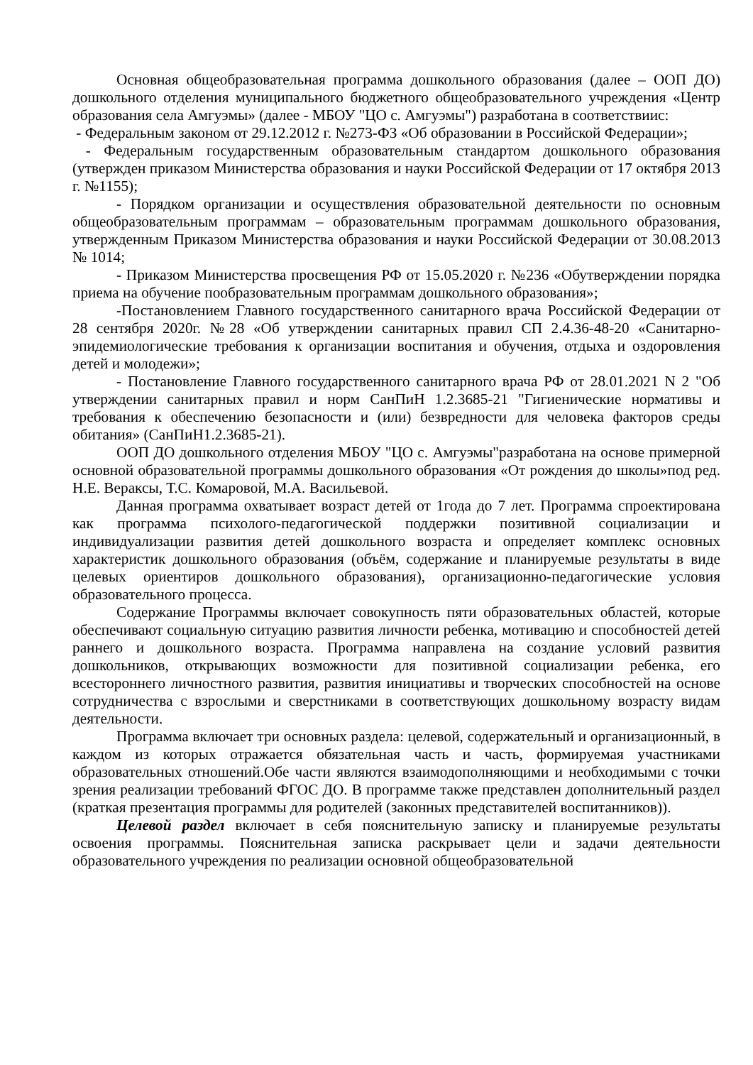Основная общеобразовательная программа дошкольного образования (далее – ООП ДО) дошкольного отделения муниципального бюджетного общеобразовательного учреждения «Центр образования села Амгуэмы» (далее - МБОУ "ЦО с. Амгуэмы") разработана в соответствиис:
- Федеральным законом от 29.12.2012 г. №273-ФЗ «Об образовании в Российской Федерации»;
- Федеральным государственным образовательным стандартом дошкольного образования (утвержден приказом Министерства образования и науки Российской Федерации от 17 октября 2013 г. №1155);
- Порядком организации и осуществления образовательной деятельности по основным общеобразовательным программам – образовательным программам дошкольного образования, утвержденным Приказом Министерства образования и науки Российской Федерации от 30.08.2013 № 1014;
- Приказом Министерства просвещения РФ от 15.05.2020 г. №236 «Обутверждении порядка приема на обучение пообразовательным программам дошкольного образования»;
-Постановлением Главного государственного санитарного врача Российской Федерации от 28 сентября 2020г. №28 «Об утверждении санитарных правил СП 2.4.36-48-20 «Санитарно-эпидемиологические требования к организации воспитания и обучения, отдыха и оздоровления детей и молодежи»;
- Постановление Главного государственного санитарного врача РФ от 28.01.2021 N 2 "Об утверждении санитарных правил и норм СанПиН 1.2.3685-21 "Гигиенические нормативы и требования к обеспечению безопасности и (или) безвредности для человека факторов среды обитания» (СанПиН1.2.3685-21).
ООП ДО дошкольного отделения МБОУ "ЦО с. Амгуэмы"разработана на основе примерной основной образовательной программы дошкольного образования «От рождения до школы»под ред. Н.Е. Вераксы, Т.С. Комаровой, М.А. Васильевой.
Данная программа охватывает возраст детей от 1года до 7 лет. Программа спроектирована как программа психолого-педагогической поддержки позитивной социализации и индивидуализации развития детей дошкольного возраста и определяет комплекс основных характеристик дошкольного образования (объём, содержание и планируемые результаты в виде целевых ориентиров дошкольного образования), организационно-педагогические условия образовательного процесса.
Содержание Программы включает совокупность пяти образовательных областей, которые обеспечивают социальную ситуацию развития личности ребенка, мотивацию и способностей детей раннего и дошкольного возраста. Программа направлена на создание условий развития дошкольников, открывающих возможности для позитивной социализации ребенка, его всестороннего личностного развития, развития инициативы и творческих способностей на основе сотрудничества с взрослыми и сверстниками в соответствующих дошкольному возрасту видам деятельности.
Программа включает три основных раздела: целевой, содержательный и организационный, в каждом из которых отражается обязательная часть и часть, формируемая участниками образовательных отношений.Обе части являются взаимодополняющими и необходимыми с точки зрения реализации требований ФГОС ДО. В программе также представлен дополнительный раздел (краткая презентация программы для родителей (законных представителей воспитанников)).
Целевой раздел включает в себя пояснительную записку и планируемые результаты освоения программы. Пояснительная записка раскрывает цели и задачи деятельности образовательного учреждения по реализации основной общеобразовательной